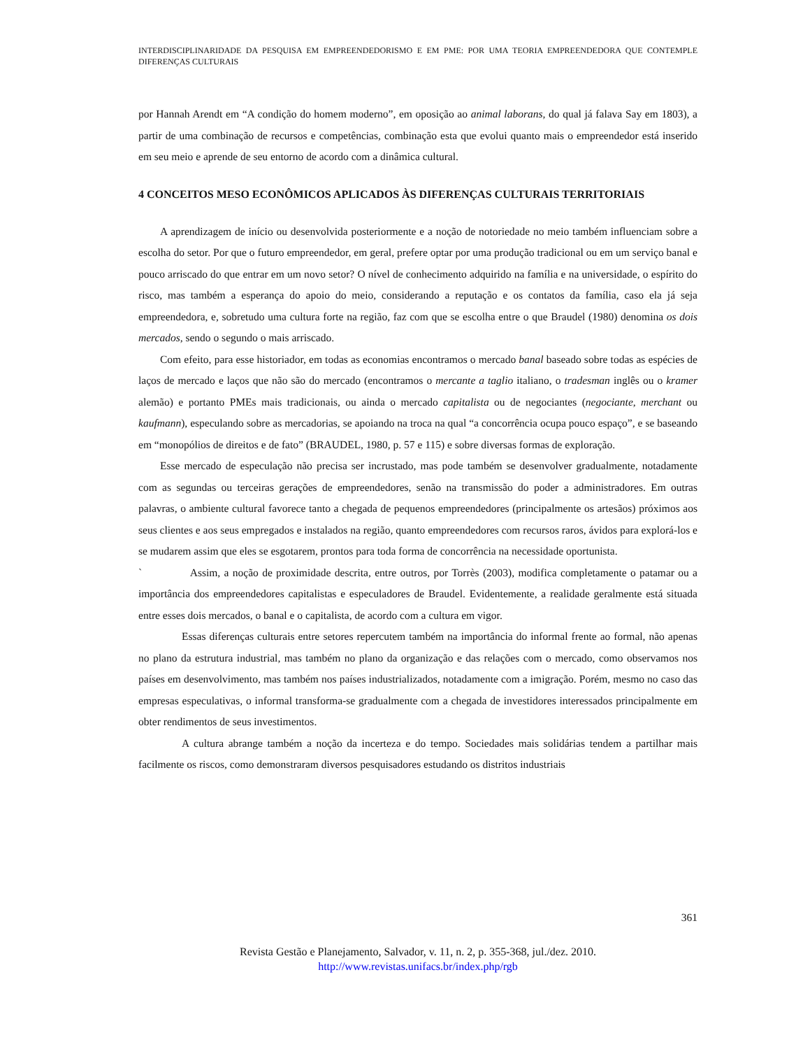INTERDISCIPLINARIDADE DA PESQUISA EM EMPREENDEDORISMO E EM PME: POR UMA TEORIA EMPREENDEDORA QUE CONTEMPLE DIFERENÇAS CULTURAIS
por Hannah Arendt em “A condição do homem moderno”, em oposição ao animal laborans, do qual já falava Say em 1803), a partir de uma combinação de recursos e competências, combinação esta que evolui quanto mais o empreendedor está inserido em seu meio e aprende de seu entorno de acordo com a dinâmica cultural.
4 CONCEITOS MESO ECONÔMICOS APLICADOS ÀS DIFERENÇAS CULTURAIS TERRITORIAIS
A aprendizagem de início ou desenvolvida posteriormente e a noção de notoriedade no meio também influenciam sobre a escolha do setor. Por que o futuro empreendedor, em geral, prefere optar por uma produção tradicional ou em um serviço banal e pouco arriscado do que entrar em um novo setor? O nível de conhecimento adquirido na família e na universidade, o espírito do risco, mas também a esperança do apoio do meio, considerando a reputação e os contatos da família, caso ela já seja empreendedora, e, sobretudo uma cultura forte na região, faz com que se escolha entre o que Braudel (1980) denomina os dois mercados, sendo o segundo o mais arriscado.
Com efeito, para esse historiador, em todas as economias encontramos o mercado banal baseado sobre todas as espécies de laços de mercado e laços que não são do mercado (encontramos o mercante a taglio italiano, o tradesman inglês ou o kramer alemão) e portanto PMEs mais tradicionais, ou ainda o mercado capitalista ou de negociantes (negociante, merchant ou kaufmann), especulando sobre as mercadorias, se apoiando na troca na qual “a concorrência ocupa pouco espaço”, e se baseando em “monopólios de direitos e de fato” (BRAUDEL, 1980, p. 57 e 115) e sobre diversas formas de exploração.
Esse mercado de especulação não precisa ser incrustado, mas pode também se desenvolver gradualmente, notadamente com as segundas ou terceiras gerações de empreendedores, senão na transmissão do poder a administradores. Em outras palavras, o ambiente cultural favorece tanto a chegada de pequenos empreendedores (principalmente os artesãos) próximos aos seus clientes e aos seus empregados e instalados na região, quanto empreendedores com recursos raros, ávidos para explorá-los e se mudarem assim que eles se esgotarem, prontos para toda forma de concorrência na necessidade oportunista.
` Assim, a noção de proximidade descrita, entre outros, por Torrès (2003), modifica completamente o patamar ou a importância dos empreendedores capitalistas e especuladores de Braudel. Evidentemente, a realidade geralmente está situada entre esses dois mercados, o banal e o capitalista, de acordo com a cultura em vigor.
Essas diferenças culturais entre setores repercutem também na importância do informal frente ao formal, não apenas no plano da estrutura industrial, mas também no plano da organização e das relações com o mercado, como observamos nos países em desenvolvimento, mas também nos países industrializados, notadamente com a imigração. Porém, mesmo no caso das empresas especulativas, o informal transforma-se gradualmente com a chegada de investidores interessados principalmente em obter rendimentos de seus investimentos.
A cultura abrange também a noção da incerteza e do tempo. Sociedades mais solidárias tendem a partilhar mais facilmente os riscos, como demonstraram diversos pesquisadores estudando os distritos industriais
361
Revista Gestão e Planejamento, Salvador, v. 11, n. 2, p. 355-368, jul./dez. 2010.
http://www.revistas.unifacs.br/index.php/rgb